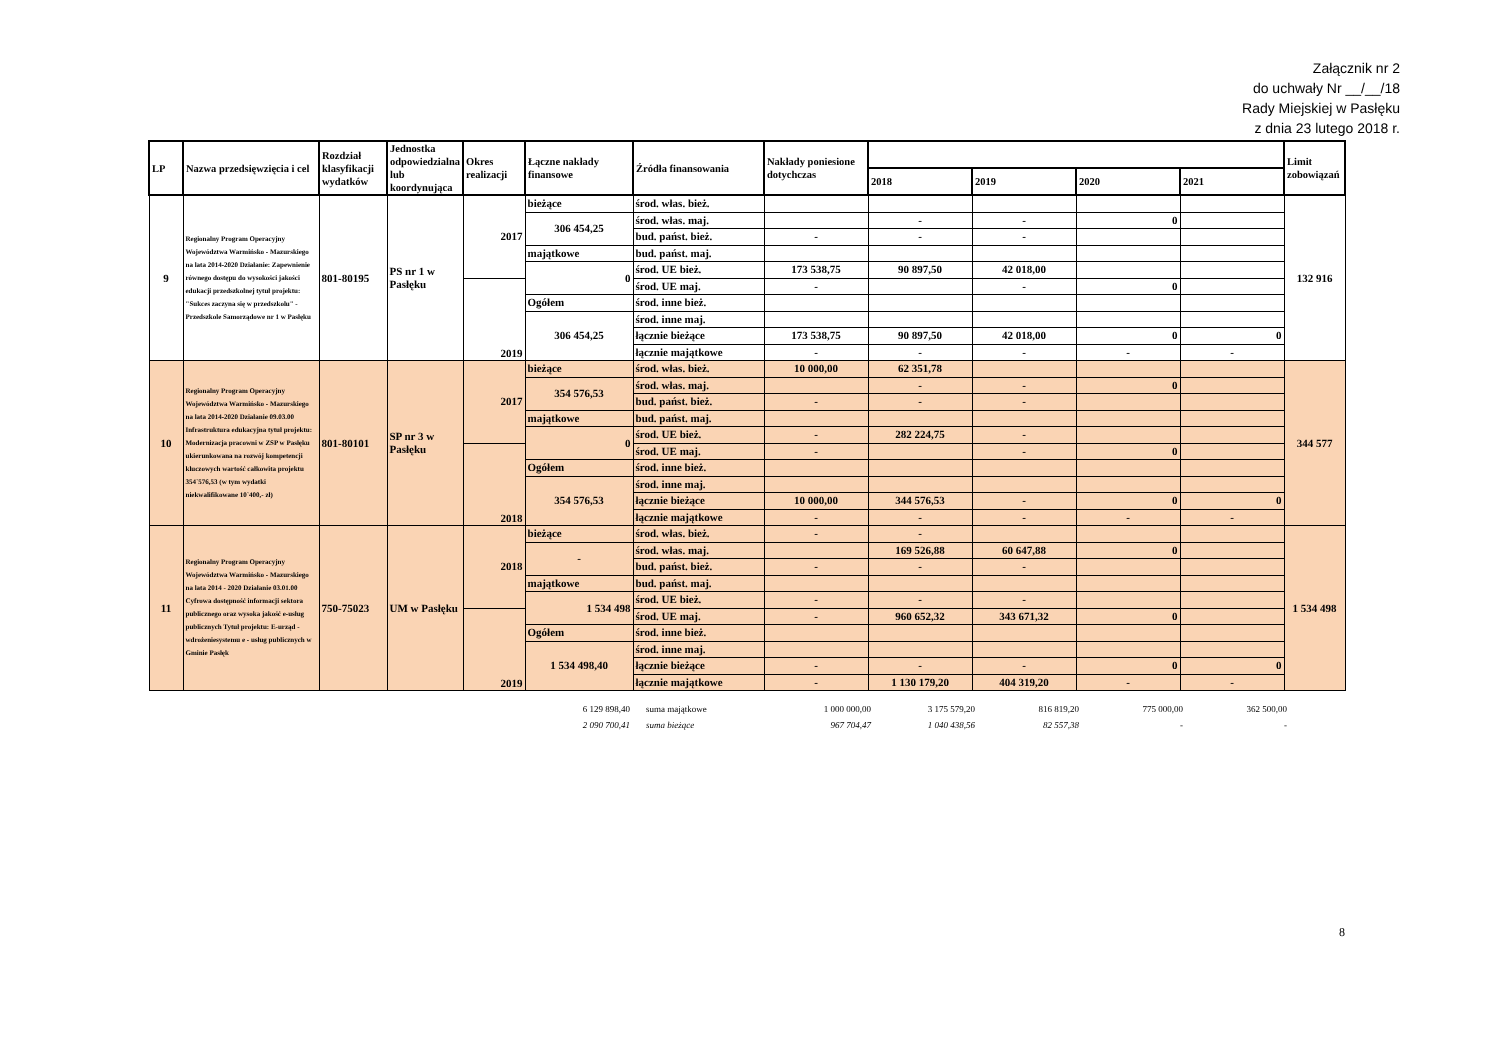Załącznik nr 2
do uchwały Nr __/__/18
Rady Miejskiej w Pasłęku
z dnia 23 lutego 2018 r.
| LP | Nazwa przedsięwzięcia i cel | Rozdział klasyfikacji wydatków | Jednostka odpowiedzialna lub koordynująca | Okres realizacji | Łączne nakłady finansowe | Źródła finansowania | Nakłady poniesione dotychczas | | | | | Limit zobowiązań |
| --- | --- | --- | --- | --- | --- | --- | --- | --- | --- | --- | --- | --- |
| | | | | | | | | 2018 | 2019 | 2020 | 2021 | |
| 9 | Regionalny Program Operacyjny Województwa Warmińsko - Mazurskiego na lata 2014-2020 Działanie: Zapewnienie równego dostępu do wysokości jakości edukacji przedszkolnej tytuł projektu: "Sukces zaczyna się w przedszkolu" - Przedszkole Samorządowe nr 1 w Pasłęku | 801-80195 | PS nr 1 w Pasłęku | 2017 | bieżące | środ. włas. bież. | | | | | | 132 916 |
| | | | | | 306 454,25 | środ. włas. maj. | | - | - | 0 | | |
| | | | | | | bud. państ. bież. | - | - | - | | | |
| | | | | | majątkowe | bud. państ. maj. | | | | | | |
| | | | | | 0 | środ. UE bież. | 173 538,75 | 90 897,50 | 42 018,00 | | | |
| | | | | 2019 | | środ. UE maj. | - | | - | 0 | | |
| | | | | | Ogółem | środ. inne bież. | | | | | | |
| | | | | | 306 454,25 | środ. inne maj. | | | | | | |
| | | | | | | łącznie bieżące | 173 538,75 | 90 897,50 | 42 018,00 | 0 | 0 | |
| | | | | | | łącznie majątkowe | - | - | - | - | - | |
| 10 | Regionalny Program Operacyjny Województwa Warmińsko - Mazurskiego na lata 2014-2020 Działanie 09.03.00 Infrastruktura edukacyjna tytuł projektu: Modernizacja pracowni w ZSP w Pasłęku ukierunkowana na rozwój kompetencji kluczowych wartość całkowita projektu 354`576,53 (w tym wydatki niekwalifikowane 10`400,- zł) | 801-80101 | SP nr 3 w Pasłęku | 2017 | bieżące | środ. włas. bież. | 10 000,00 | 62 351,78 | | | | 344 577 |
| | | | | | 354 576,53 | środ. włas. maj. | | - | - | 0 | | |
| | | | | | | bud. państ. bież. | - | - | - | | | |
| | | | | | majątkowe | bud. państ. maj. | | | | | | |
| | | | | | 0 | środ. UE bież. | - | 282 224,75 | - | | | |
| | | | | 2018 | | środ. UE maj. | - | | - | 0 | | |
| | | | | | Ogółem | środ. inne bież. | | | | | | |
| | | | | | 354 576,53 | środ. inne maj. | | | | | | |
| | | | | | | łącznie bieżące | 10 000,00 | 344 576,53 | - | 0 | 0 | |
| | | | | | | łącznie majątkowe | - | - | - | - | - | |
| 11 | Regionalny Program Operacyjny Województwa Warmińsko - Mazurskiego na lata 2014 - 2020 Działanie 03.01.00 Cyfrowa dostępność informacji sektora publicznego oraz wysoka jakość e-usług publicznych Tytuł projektu: E-urząd - wdrożeniesystemu e - usług publicznych w Gminie Pasłęk | 750-75023 | UM w Pasłęku | 2018 | bieżące | środ. włas. bież. | - | - | | | | 1 534 498 |
| | | | | | - | środ. włas. maj. | | 169 526,88 | 60 647,88 | 0 | | |
| | | | | | | bud. państ. bież. | - | - | - | | | |
| | | | | | majątkowe | bud. państ. maj. | | | | | | |
| | | | | | 1 534 498 | środ. UE bież. | - | - | - | | | |
| | | | | 2019 | | środ. UE maj. | - | 960 652,32 | 343 671,32 | 0 | | |
| | | | | | Ogółem | środ. inne bież. | | | | | | |
| | | | | | 1 534 498,40 | środ. inne maj. | | | | | | |
| | | | | | | łącznie bieżące | - | - | - | 0 | 0 | |
| | | | | | | łącznie majątkowe | - | 1 130 179,20 | 404 319,20 | - | - | |
| 6 129 898,40 | suma majątkowe | 1 000 000,00 | 3 175 579,20 | 816 819,20 | 775 000,00 | 362 500,00 |
| 2 090 700,41 | suma bieżące | 967 704,47 | 1 040 438,56 | 82 557,38 | - | - |
8